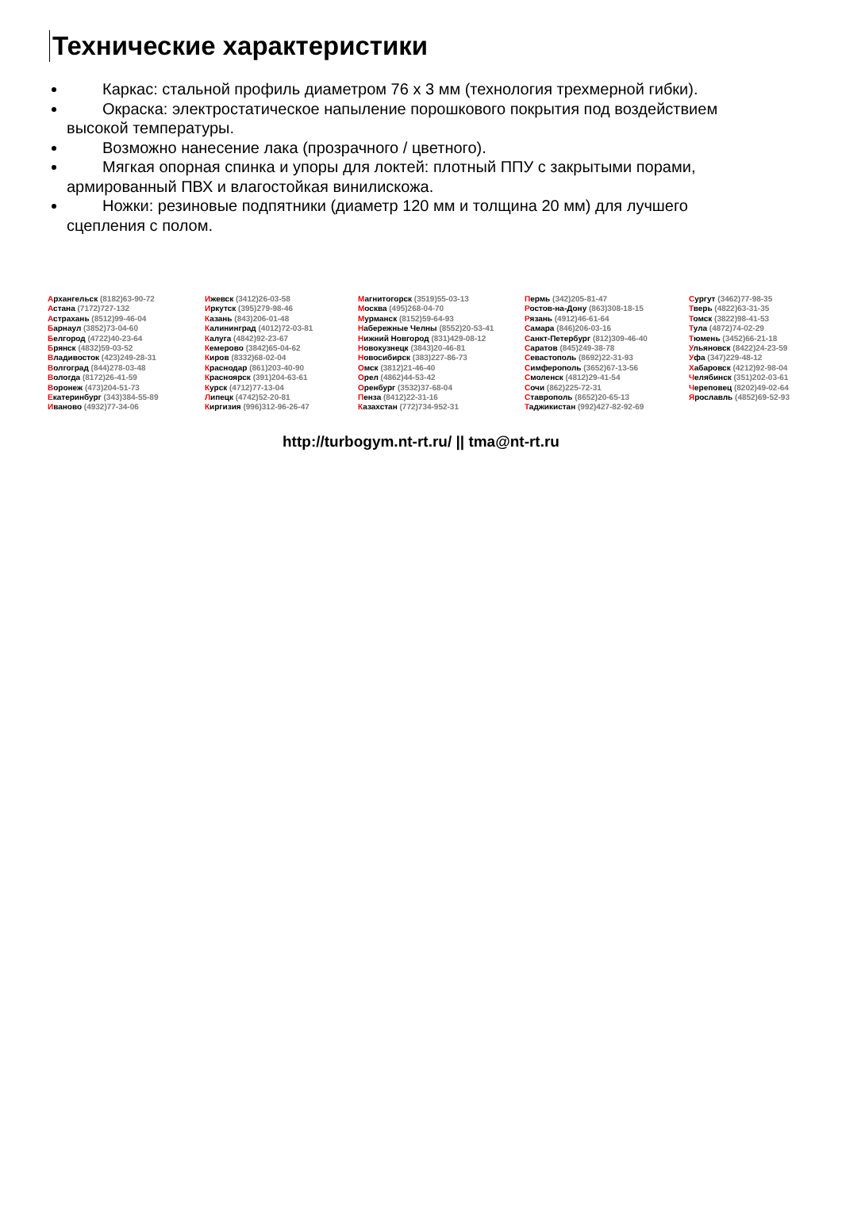Технические характеристики
Каркас: стальной профиль диаметром 76 х 3 мм (технология трехмерной гибки).
Окраска: электростатическое напыление порошкового покрытия под воздействием высокой температуры.
Возможно нанесение лака (прозрачного / цветного).
Мягкая опорная спинка и упоры для локтей: плотный ППУ с закрытыми порами, армированный ПВХ и влагостойкая винилискожа.
Ножки: резиновые подпятники (диаметр 120 мм и толщина 20 мм) для лучшего сцепления с полом.
Архангельск (8182)63-90-72
Астана (7172)727-132
Астрахань (8512)99-46-04
Барнаул (3852)73-04-60
Белгород (4722)40-23-64
Брянск (4832)59-03-52
Владивосток (423)249-28-31
Волгоград (844)278-03-48
Вологда (8172)26-41-59
Воронеж (473)204-51-73
Екатеринбург (343)384-55-89
Иваново (4932)77-34-06
Ижевск (3412)26-03-58
Иркутск (395)279-98-46
Казань (843)206-01-48
Калининград (4012)72-03-81
Калуга (4842)92-23-67
Кемерово (3842)65-04-62
Киров (8332)68-02-04
Краснодар (861)203-40-90
Красноярск (391)204-63-61
Курск (4712)77-13-04
Липецк (4742)52-20-81
Киргизия (996)312-96-26-47
Магнитогорск (3519)55-03-13
Москва (495)268-04-70
Мурманск (8152)59-64-93
Набережные Челны (8552)20-53-41
Нижний Новгород (831)429-08-12
Новокузнецк (3843)20-46-81
Новосибирск (383)227-86-73
Омск (3812)21-46-40
Орел (4862)44-53-42
Оренбург (3532)37-68-04
Пенза (8412)22-31-16
Казахстан (772)734-952-31
Пермь (342)205-81-47
Ростов-на-Дону (863)308-18-15
Рязань (4912)46-61-64
Самара (846)206-03-16
Санкт-Петербург (812)309-46-40
Саратов (845)249-38-78
Севастополь (8692)22-31-93
Симферополь (3652)67-13-56
Смоленск (4812)29-41-54
Сочи (862)225-72-31
Ставрополь (8652)20-65-13
Таджикистан (992)427-82-92-69
Сургут (3462)77-98-35
Тверь (4822)63-31-35
Томск (3822)98-41-53
Тула (4872)74-02-29
Тюмень (3452)66-21-18
Ульяновск (8422)24-23-59
Уфа (347)229-48-12
Хабаровск (4212)92-98-04
Челябинск (351)202-03-61
Череповец (8202)49-02-64
Ярославль (4852)69-52-93
http://turbogym.nt-rt.ru/ || tma@nt-rt.ru